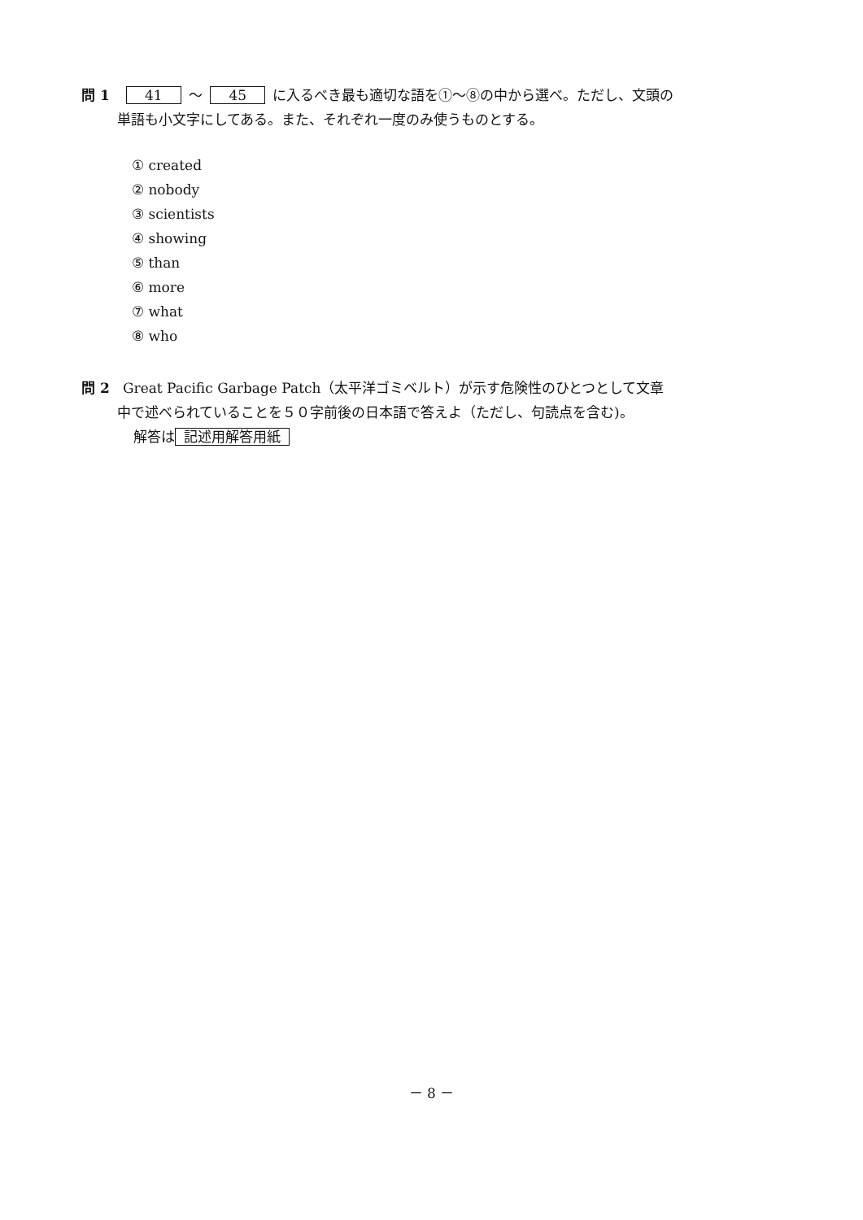問 1 41 ～ 45 に入るべき最も適切な語を①～⑧の中から選べ。ただし、文頭の
単語も小文字にしてある。また、それぞれ一度のみ使うものとする。
① created
② nobody
③ scientists
④ showing
⑤ than
⑥ more
⑦ what
⑧ who
問 2 Great Pacific Garbage Patch（太平洋ゴミベルト）が示す危険性のひとつとして文章
中で述べられていることを５０字前後の日本語で答えよ（ただし、句読点を含む)。
解答は 記述用解答用紙
－ 8 －